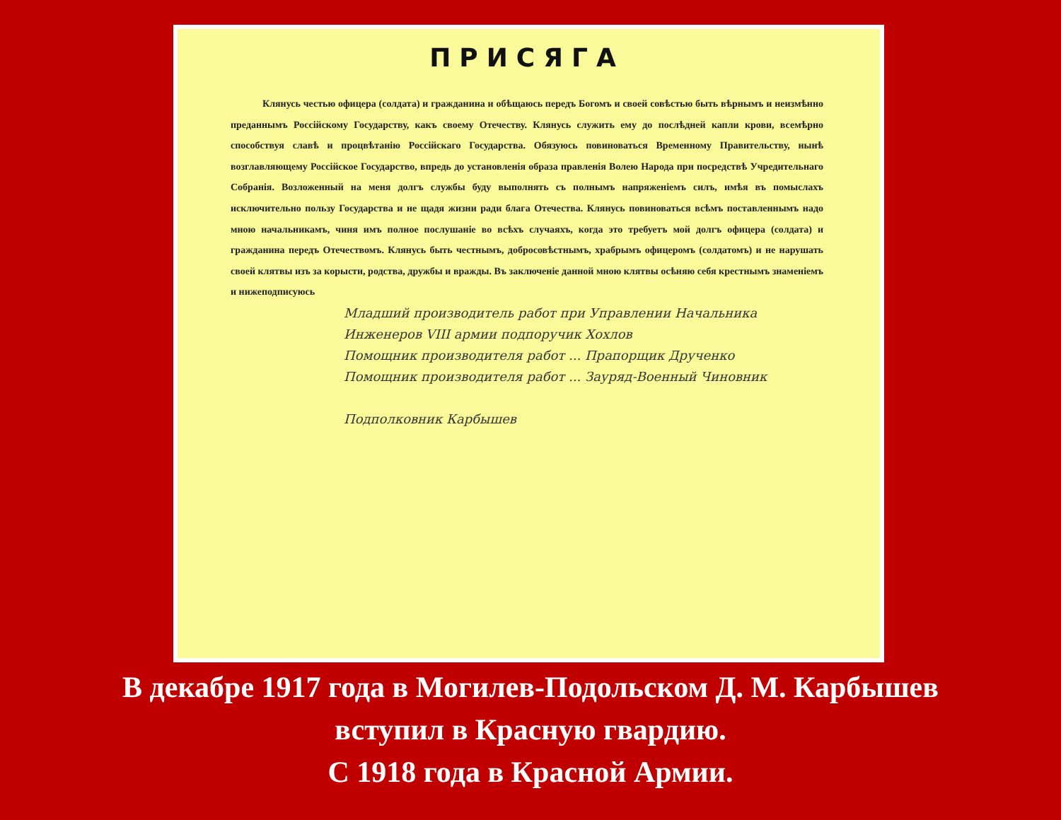ПРИСЯГА
Клянусь честью офицера (солдата) и гражданина и обѣщаюсь передъ Богомъ и своей совѣстью быть вѣрнымъ и неизмѣнно преданнымъ Россійскому Государству, какъ своему Отечеству. Клянусь служить ему до послѣдней капли крови, всемѣрно способствуя славѣ и процвѣтанію Россійскаго Государства. Обязуюсь повиноваться Временному Правительству, нынѣ возглавляющему Россійское Государство, впредь до установленія образа правленія Волею Народа при посредствѣ Учредительнаго Собранія. Возложенный на меня долгъ службы буду выполнять съ полнымъ напряженіемъ силъ, имѣя въ помыслахъ исключительно пользу Государства и не щадя жизни ради блага Отечества. Клянусь повиноваться всѣмъ поставленнымъ надо мною начальникамъ, чиня имъ полное послушаніе во всѣхъ случаяхъ, когда это требуетъ мой долгъ офицера (солдата) и гражданина передъ Отечествомъ. Клянусь быть честнымъ, добросовѣстнымъ, храбрымъ офицеромъ (солдатомъ) и не нарушать своей клятвы изъ за корысти, родства, дружбы и вражды. Въ заключеніе данной мною клятвы осѣняю себя крестнымъ знаменіемъ и нижеподписуюсь
Младший производитель работ при Управлении Начальника Инженеров VIII армии подпоручик Хохлов
Помощник производителя работ ... Прапорщик Друченко
Помощник производителя работ ... Зауряд-Военный Чиновник
Подполковник Карбышев
В декабре 1917 года в Могилев-Подольском Д. М. Карбышев
вступил в Красную гвардию.
С 1918 года в Красной Армии.